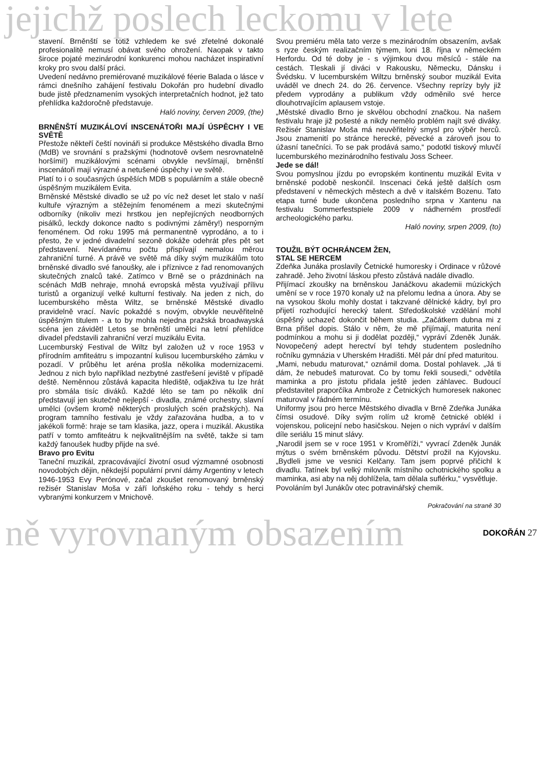jejichž poslech leckomu v lete
stavení. Brněnští se totiž vzhledem ke své zřetelné dokonalé profesionalitě nemusí obávat svého ohrožení. Naopak v takto široce pojaté mezinárodní konkurenci mohou nacházet inspirativní kroky pro svou další práci.
Uvedení nedávno premiérované muzikálové féerie Balada o lásce v rámci dnešního zahájení festivalu Dokořán pro hudební divadlo bude jistě předznamením vysokých interpretačních hodnot, jež tato přehlídka každoročně představuje.
Haló noviny, červen 2009, (the)
BRNĚNŠTÍ MUZIKÁLOVÍ INSCENÁTOŘI MAJÍ ÚSPĚCHY I VE SVĚTĚ
Přestože někteří čeští novináři si produkce Městského divadla Brno (MdB) ve srovnání s pražskými (hodnotově ovšem nesrovnatelně horšími!) muzikálovými scénami obvykle nevšímají, brněnští inscenátoři mají výrazné a netušené úspěchy i ve světě.
Platí to i o současných úspěších MDB s populárním a stále obecně úspěšným muzikálem Evita.
Brněnské Městské divadlo se už po víc než deset let stalo v naší kultuře výrazným a stěžejním fenoménem a mezi skutečnými odborníky (nikoliv mezi hrstkou jen nepřejícných neodborných pisálků, leckdy dokonce nadto s podivnými záměry!) nesporným fenoménem. Od roku 1995 má permanentně vyprodáno, a to i přesto, že v jedné divadelní sezoně dokáže odehrát přes pět set představení. Nevídanému počtu přispívají nemalou měrou zahraniční turné. A právě ve světě má díky svým muzikálům toto brněnské divadlo své fanoušky, ale i příznivce z řad renomovaných skutečných znalců také. Zatímco v Brně se o prázdninách na scénách MdB nehraje, mnohá evropská města využívají přílivu turistů a organizují velké kulturní festivaly. Na jeden z nich, do lucemburského města Wiltz, se brněnské Městské divadlo pravidelně vrací. Navíc pokaždé s novým, obvykle neuvěřitelně úspěšným titulem - a to by mohla nejedna pražská broadwayská scéna jen závidět! Letos se brněnští umělci na letní přehlídce divadel představili zahraniční verzí muzikálu Evita.
Lucemburský Festival de Wiltz byl založen už v roce 1953 v přírodním amfiteátru s impozantní kulisou lucemburského zámku v pozadí. V průběhu let aréna prošla několika modernizacemi. Jednou z nich bylo například nezbytné zastřešení jeviště v případě deště. Neměnnou zůstává kapacita hlediště, odjakživa tu lze hrát pro sbmála tisíc diváků. Každé léto se tam po několik dní představují jen skutečně nejlepší - divadla, známé orchestry, slavní umělci (ovšem kromě některých proslulých scén pražských). Na program tamního festivalu je vždy zařazována hudba, a to v jakékoli formě: hraje se tam klasika, jazz, opera i muzikál. Akustika patří v tomto amfiteátru k nejkvalitnějším na světě, takže si tam každý fanoušek hudby přijde na své.
Bravo pro Evitu
Taneční muzikál, zpracovávající životní osud výzmamné osobnosti novodobých dějin, někdejší populární první dámy Argentiny v letech 1946-1953 Evy Perónové, začal zkoušet renomovaný brněnský režisér Stanislav Moša v září loňského roku - tehdy s herci vybranými konkurzem v Mnichově.
Svou premiéru měla tato verze s mezinárodním obsazením, avšak s ryze českým realizačním týmem, loni 18. října v německém Herfordu. Od té doby je - s výjimkou dvou měsíců - stále na cestách. Tleskali jí diváci v Rakousku, Německu, Dánsku i Švédsku. V lucemburském Wiltzu brněnský soubor muzikál Evita uváděl ve dnech 24. do 26. července. Všechny reprízy byly již předem vyprodány a publikum vždy odměnilo své herce dlouhotrvajícím aplausem vstoje.
„Městské divadlo Brno je skvělou obchodní značkou. Na našem festivalu hraje již pošesté a nikdy nemělo problém najít své diváky. Režisér Stanislav Moša má neuvěřitelný smysl pro výběr herců. Jsou znamenití po stránce herecké, pěvecké a zároveň jsou to úžasní tanečníci. To se pak prodává samo,“ podotkl tiskový mluvčí lucemburského mezinárodního festivalu Joss Scheer.
Jede se dál!
Svou pomyslnou jízdu po evropském kontinentu muzikál Evita v brněnské podobě neskončil. Inscenaci čeká ještě dalších osm představení v německých městech a dvě v italském Bozenu. Tato etapa turné bude ukončena posledního srpna v Xantenu na festivalu Sommerfestspiele 2009 v nádherném prostředí archeologického parku.
Haló noviny, srpen 2009, (to)
TOUŽIL BÝT OCHRÁNCEM ŽEN,
STAL SE HERCEM
Zdeňka Junáka proslavily Četnické humoresky i Ordinace v růžové zahradě. Jeho životní láskou přesto zůstává nadále divadlo.
Přijímací zkoušky na brněnskou Janáčkovu akademii múzických umění se v roce 1970 konaly už na přelomu ledna a února. Aby se na vysokou školu mohly dostat i takzvané dělnické kádry, byl pro přijetí rozhodující herecký talent. Středoškolské vzdělání mohl úspěšný uchazeč dokončit během studia. „Začátkem dubna mi z Brna přišel dopis. Stálo v něm, že mě přijímají, maturita není podmínkou a mohu si ji dodělat později,“ vypráví Zdeněk Junák. Novopečený adept herectví byl tehdy studentem posledního ročníku gymnázia v Uherském Hradišti. Měl pár dní před maturitou.
„Mami, nebudu maturovat,“ oznámil doma. Dostal pohlavek. „Já ti dám, že nebudeš maturovat. Co by tomu řekli sousedi,“ odvětila maminka a pro jistotu přidala ještě jeden záhlavec. Budoucí představitel praporčíka Ambrože z Četnických humoresek nakonec maturoval v řádném termínu.
Uniformy jsou pro herce Městského divadla v Brně Zdeňka Junáka čímsi osudové. Díky svým rolím už kromě četnické oblékl i vojenskou, policejní nebo hasičskou. Nejen o nich vypráví v dalším díle seriálu 15 minut slávy.
„Narodil jsem se v roce 1951 v Kroměříži,“ vyvrací Zdeněk Junák mýtus o svém brněnském původu. Dětství prožil na Kyjovsku. „Bydleli jsme ve vesnici Kelčany. Tam jsem poprvé přičichl k divadlu. Tatínek byl velký milovník místního ochotnického spolku a maminka, asi aby na něj dohlížela, tam dělala suflérku,“ vysvětluje.
Povoláním byl Junákův otec potravinářský chemik.
Pokračování na straně 30
ně vyrovnaným obsazením DOKOŘÁN 27